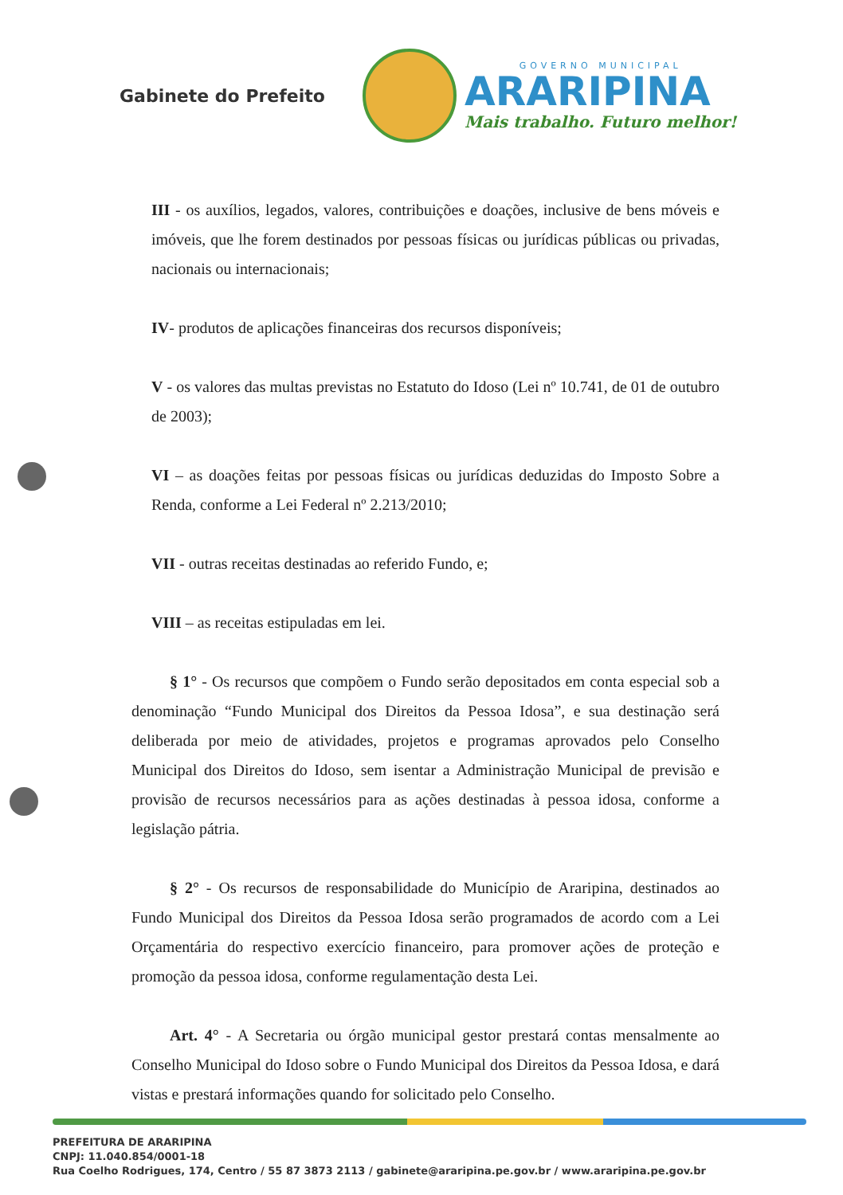Gabinete do Prefeito
GOVERNO MUNICIPAL
ARARIPINA
Mais trabalho. Futuro melhor!
III - os auxílios, legados, valores, contribuições e doações, inclusive de bens móveis e imóveis, que lhe forem destinados por pessoas físicas ou jurídicas públicas ou privadas, nacionais ou internacionais;
IV- produtos de aplicações financeiras dos recursos disponíveis;
V - os valores das multas previstas no Estatuto do Idoso (Lei nº 10.741, de 01 de outubro de 2003);
VI – as doações feitas por pessoas físicas ou jurídicas deduzidas do Imposto Sobre a Renda, conforme a Lei Federal nº 2.213/2010;
VII - outras receitas destinadas ao referido Fundo, e;
VIII – as receitas estipuladas em lei.
§ 1° - Os recursos que compõem o Fundo serão depositados em conta especial sob a denominação “Fundo Municipal dos Direitos da Pessoa Idosa”, e sua destinação será deliberada por meio de atividades, projetos e programas aprovados pelo Conselho Municipal dos Direitos do Idoso, sem isentar a Administração Municipal de previsão e provisão de recursos necessários para as ações destinadas à pessoa idosa, conforme a legislação pátria.
§ 2° - Os recursos de responsabilidade do Município de Araripina, destinados ao Fundo Municipal dos Direitos da Pessoa Idosa serão programados de acordo com a Lei Orçamentária do respectivo exercício financeiro, para promover ações de proteção e promoção da pessoa idosa, conforme regulamentação desta Lei.
Art. 4° - A Secretaria ou órgão municipal gestor prestará contas mensalmente ao Conselho Municipal do Idoso sobre o Fundo Municipal dos Direitos da Pessoa Idosa, e dará vistas e prestará informações quando for solicitado pelo Conselho.
PREFEITURA DE ARARIPINA
CNPJ: 11.040.854/0001-18
Rua Coelho Rodrigues, 174, Centro / 55 87 3873 2113 / gabinete@araripina.pe.gov.br / www.araripina.pe.gov.br